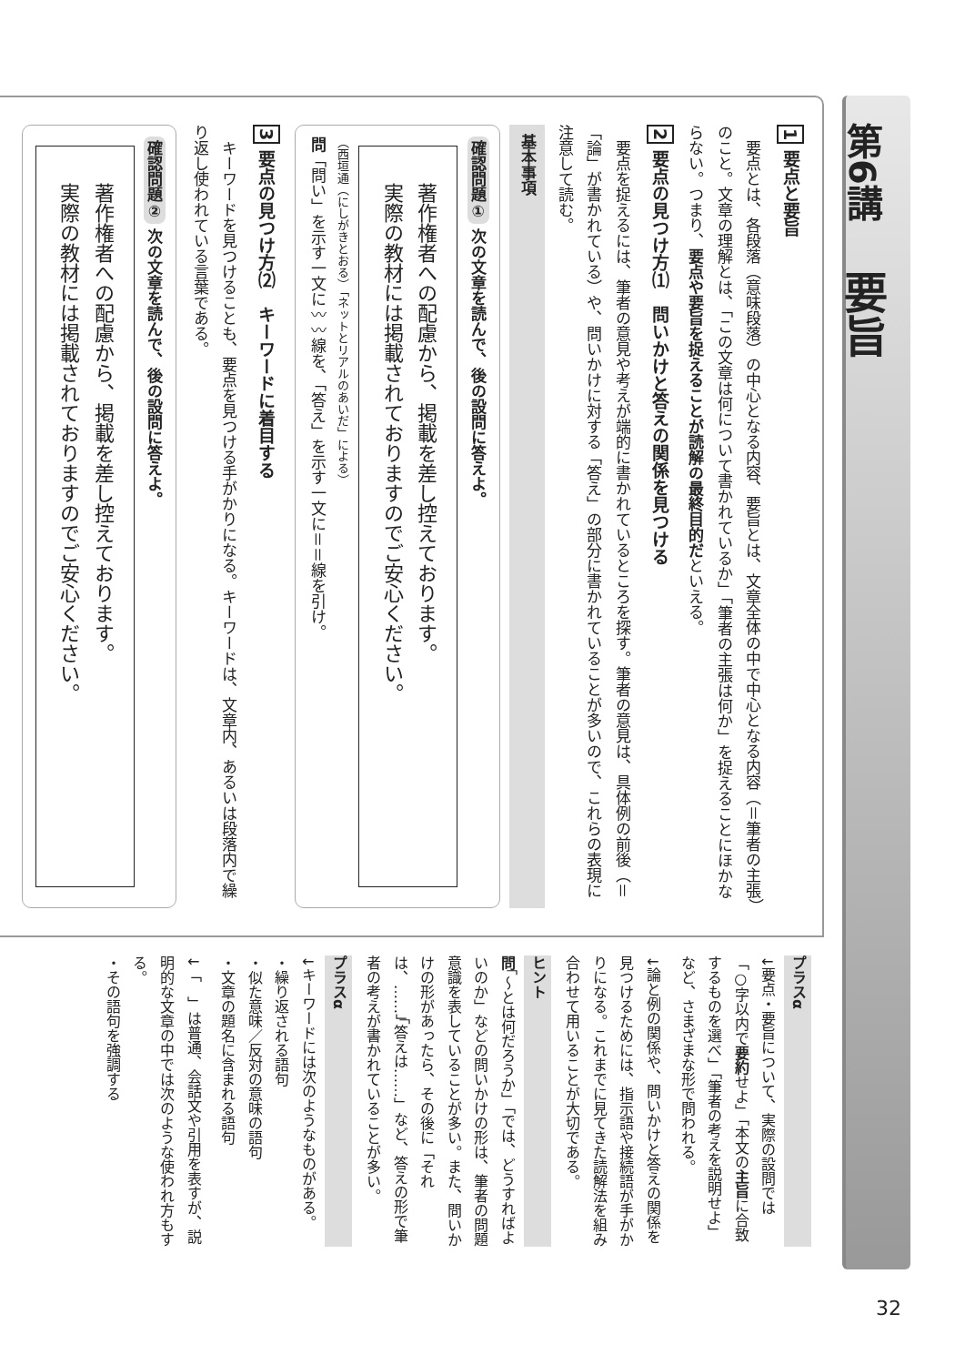第6講 要旨
1 要点と要旨
要点とは、各段落（意味段落）の中心となる内容、要旨とは、文章全体の中で中心となる内容（＝筆者の主張）のこと。文章の理解とは、「この文章は何について書かれているか」「筆者の主張は何か」を捉えることにほかならない。つまり、要点や要旨を捉えることが読解の最終目的だといえる。
2 要点の見つけ方⑴　問いかけと答えの関係を見つける
要点を捉えるには、筆者の意見や考えが端的に書かれているところを探す。筆者の意見は、具体例の前後（＝「論」が書かれている）や、問いかけに対する「答え」の部分に書かれていることが多いので、これらの表現に注意して読む。
基本事項
確認問題① 次の文章を読んで、後の設問に答えよ。
著作権者への配慮から、掲載を差し控えております。
実際の教材には掲載されておりますのでご安心ください。
（西垣通（にしがきとおる）「ネットとリアルのあいだ」による）
問「問い」を示す一文に〰〰線を、「答え」を示す一文に＝＝線を引け。
3 要点の見つけ方⑵　キーワードに着目する
キーワードを見つけることも、要点を見つける手がかりになる。キーワードは、文章内、あるいは段落内で繰り返し使われている言葉である。
確認問題② 次の文章を読んで、後の設問に答えよ。
著作権者への配慮から、掲載を差し控えております。
実際の教材には掲載されておりますのでご安心ください。
プラスα
↓要点・要旨について、実際の設問では「○字以内で要約せよ」「本文の主旨に合致するものを選べ」「筆者の考えを説明せよ」など、さまざまな形で問われる。
↓論と例の関係や、問いかけと答えの関係を見つけるためには、指示語や接続語が手がかりになる。これまでに見てきた読解法を組み合わせて用いることが大切である。
ヒント
問「〜とは何だろうか」「では、どうすればよいのか」などの問いかけの形は、筆者の問題意識を表していることが多い。また、問いかけの形があったら、その後に「それは、……」「答えは……」など、答えの形で筆者の考えが書かれていることが多い。
プラスα
↓キーワードには次のようなものがある。
・繰り返される語句
・似た意味／反対の意味の語句
・文章の題名に含まれる語句
↓「　」は普通、会話文や引用を表すが、説明的な文章の中では次のような使われ方もする。
・その語句を強調する
32